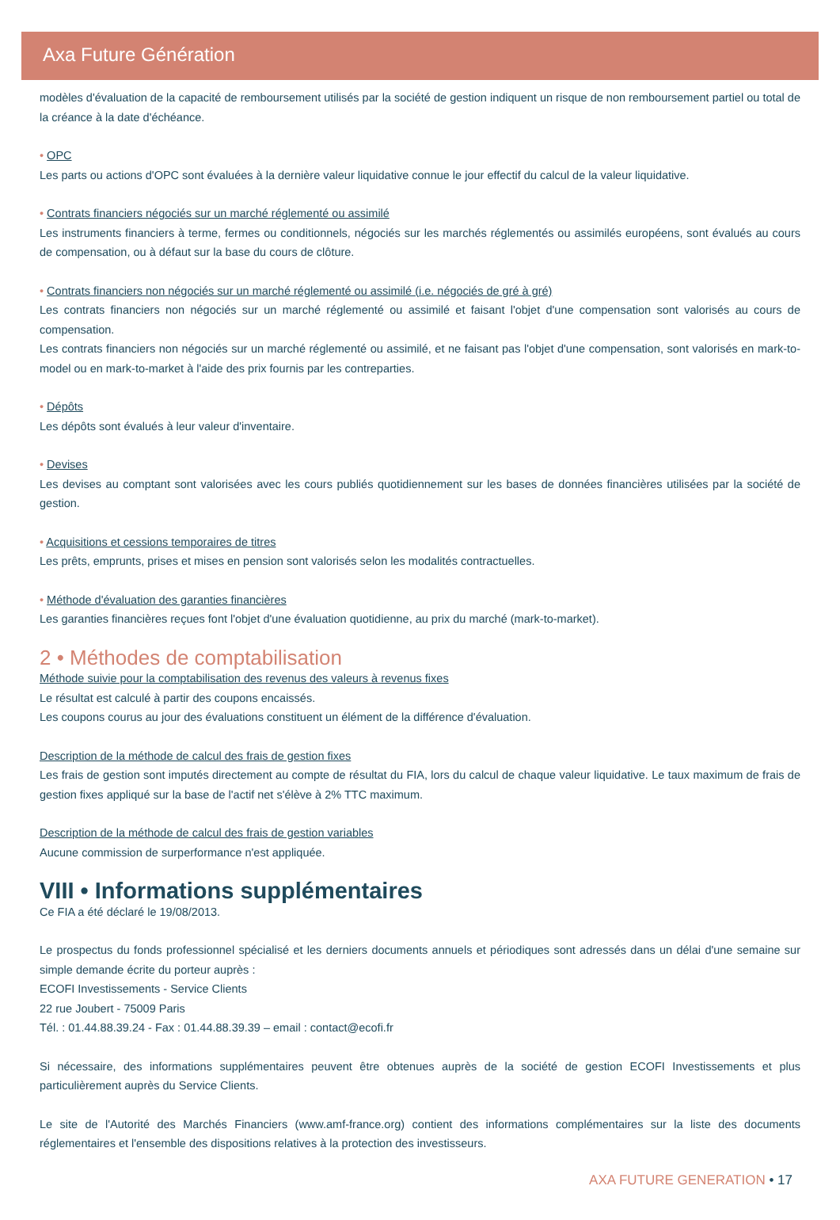Axa Future Génération
modèles d'évaluation de la capacité de remboursement utilisés par la société de gestion indiquent un risque de non remboursement partiel ou total de la créance à la date d'échéance.
• OPC
Les parts ou actions d'OPC sont évaluées à la dernière valeur liquidative connue le jour effectif du calcul de la valeur liquidative.
• Contrats financiers négociés sur un marché réglementé ou assimilé
Les instruments financiers à terme, fermes ou conditionnels, négociés sur les marchés réglementés ou assimilés européens, sont évalués au cours de compensation, ou à défaut sur la base du cours de clôture.
• Contrats financiers non négociés sur un marché réglementé ou assimilé (i.e. négociés de gré à gré)
Les contrats financiers non négociés sur un marché réglementé ou assimilé et faisant l'objet d'une compensation sont valorisés au cours de compensation.
Les contrats financiers non négociés sur un marché réglementé ou assimilé, et ne faisant pas l'objet d'une compensation, sont valorisés en mark-to-model ou en mark-to-market à l'aide des prix fournis par les contreparties.
• Dépôts
Les dépôts sont évalués à leur valeur d'inventaire.
• Devises
Les devises au comptant sont valorisées avec les cours publiés quotidiennement sur les bases de données financières utilisées par la société de gestion.
• Acquisitions et cessions temporaires de titres
Les prêts, emprunts, prises et mises en pension sont valorisés selon les modalités contractuelles.
• Méthode d'évaluation des garanties financières
Les garanties financières reçues font l'objet d'une évaluation quotidienne, au prix du marché (mark-to-market).
2 • Méthodes de comptabilisation
Méthode suivie pour la comptabilisation des revenus des valeurs à revenus fixes
Le résultat est calculé à partir des coupons encaissés.
Les coupons courus au jour des évaluations constituent un élément de la différence d'évaluation.
Description de la méthode de calcul des frais de gestion fixes
Les frais de gestion sont imputés directement au compte de résultat du FIA, lors du calcul de chaque valeur liquidative. Le taux maximum de frais de gestion fixes appliqué sur la base de l'actif net s'élève à 2% TTC maximum.
Description de la méthode de calcul des frais de gestion variables
Aucune commission de surperformance n'est appliquée.
VIII • Informations supplémentaires
Ce FIA a été déclaré le 19/08/2013.
Le prospectus du fonds professionnel spécialisé et les derniers documents annuels et périodiques sont adressés dans un délai d'une semaine sur simple demande écrite du porteur auprès :
ECOFI Investissements - Service Clients
22 rue Joubert - 75009 Paris
Tél. : 01.44.88.39.24 - Fax : 01.44.88.39.39 – email : contact@ecofi.fr
Si nécessaire, des informations supplémentaires peuvent être obtenues auprès de la société de gestion ECOFI Investissements et plus particulièrement auprès du Service Clients.
Le site de l'Autorité des Marchés Financiers (www.amf-france.org) contient des informations complémentaires sur la liste des documents réglementaires et l'ensemble des dispositions relatives à la protection des investisseurs.
AXA FUTURE GENERATION • 17